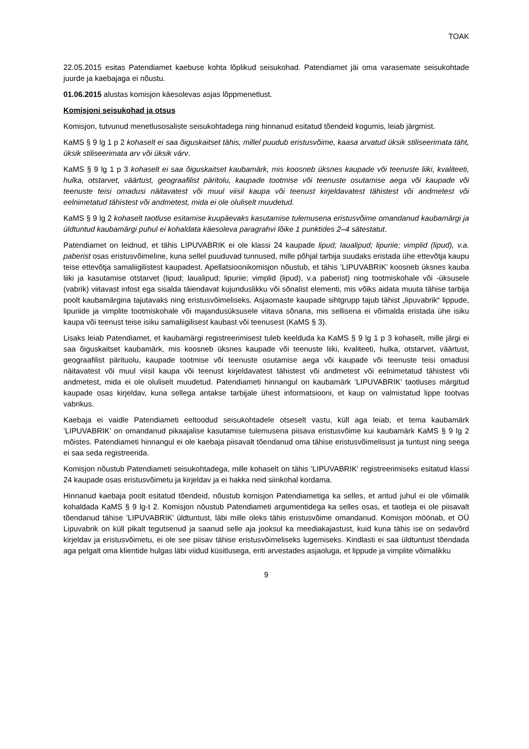TOAK
22.05.2015 esitas Patendiamet kaebuse kohta lõplikud seisukohad. Patendiamet jäi oma varasemate seisukohtade juurde ja kaebajaga ei nõustu.
01.06.2015 alustas komisjon käesolevas asjas lõppmenetlust.
Komisjoni seisukohad ja otsus
Komisjon, tutvunud menetlusosaliste seisukohtadega ning hinnanud esitatud tõendeid kogumis, leiab järgmist.
KaMS § 9 lg 1 p 2 kohaselt ei saa õiguskaitset tähis, millel puudub eristusvõime, kaasa arvatud üksik stiliseerimata täht, üksik stiliseerimata arv või üksik värv.
KaMS § 9 lg 1 p 3 kohaselt ei saa õiguskaitset kaubamärk, mis koosneb üksnes kaupade või teenuste liiki, kvaliteeti, hulka, otstarvet, väärtust, geograafilist päritolu, kaupade tootmise või teenuste osutamise aega või kaupade või teenuste teisi omadusi näitavatest või muul viisil kaupa või teenust kirjeldavatest tähistest või andmetest või eelnimetatud tähistest või andmetest, mida ei ole oluliselt muudetud.
KaMS § 9 lg 2 kohaselt taotluse esitamise kuupäevaks kasutamise tulemusena eristusvõime omandanud kaubamärgi ja üldtuntud kaubamärgi puhul ei kohaldata käesoleva paragrahvi lõike 1 punktides 2–4 sätestatut.
Patendiamet on leidnud, et tähis LIPUVABRIK ei ole klassi 24 kaupade lipud; laualipud; lipuriie; vimplid (lipud), v.a. paberist osas eristusvõimeline, kuna sellel puuduvad tunnused, mille põhjal tarbija suudaks eristada ühe ettevõtja kaupu teise ettevõtja samaliigilistest kaupadest. Apellatsioonikomisjon nõustub, et tähis ’LIPUVABRIK’ koosneb üksnes kauba liiki ja kasutamise otstarvet (lipud; laualipud; lipuriie; vimplid (lipud), v.a paberist) ning tootmiskohale või -üksusele (vabrik) viitavast infost ega sisalda täiendavat kujunduslikku või sõnalist elementi, mis võiks aidata muuta tähise tarbija poolt kaubamärgina tajutavaks ning eristusvõimeliseks. Asjaomaste kaupade sihtgrupp tajub tähist „lipuvabrik“ lippude, lipuriide ja vimplite tootmiskohale või majandusüksusele viitava sõnana, mis sellisena ei võimalda eristada ühe isiku kaupa või teenust teise isiku samaliigilisest kaubast või teenusest (KaMS § 3).
Lisaks leiab Patendiamet, et kaubamärgi registreerimisest tuleb keelduda ka KaMS § 9 lg 1 p 3 kohaselt, mille järgi ei saa õiguskaitset kaubamärk, mis koosneb üksnes kaupade või teenuste liiki, kvaliteeti, hulka, otstarvet, väärtust, geograafilist pärituolu, kaupade tootmise või teenuste osutamise aega või kaupade või teenuste teisi omadusi näitavatest või muul viisil kaupa või teenust kirjeldavatest tähistest või andmetest või eelnimetatud tähistest või andmetest, mida ei ole oluliselt muudetud. Patendiameti hinnangul on kaubamärk ’LIPUVABRIK’ taotluses märgitud kaupade osas kirjeldav, kuna sellega antakse tarbijale ühest informatsiooni, et kaup on valmistatud lippe tootvas vabrikus.
Kaebaja ei vaidle Patendiameti eeltoodud seisukohtadele otseselt vastu, küll aga leiab, et tema kaubamärk ’LIPUVABRIK’ on omandanud pikaajalise kasutamise tulemusena piisava eristusvõime kui kaubamärk KaMS § 9 lg 2 mõistes. Patendiameti hinnangul ei ole kaebaja piisavalt tõendanud oma tähise eristusvõimelisust ja tuntust ning seega ei saa seda registreerida.
Komisjon nõustub Patendiameti seisukohtadega, mille kohaselt on tähis ’LIPUVABRIK’ registreerimiseks esitatud klassi 24 kaupade osas eristusvõimetu ja kirjeldav ja ei hakka neid siinkohal kordama.
Hinnanud kaebaja poolt esitatud tõendeid, nõustub komisjon Patendiametiga ka selles, et antud juhul ei ole võimalik kohaldada KaMS § 9 lg-t 2. Komisjon nõustub Patendiameti argumentidega ka selles osas, et taotleja ei ole piisavalt tõendanud tähise ’LIPUVABRIK’ üldtuntust, läbi mille oleks tähis eristusvõime omandanud. Komisjon möönab, et OÜ Lipuvabrik on küll pikalt tegutsenud ja saanud selle aja jooksul ka meediakajastust, kuid kuna tähis ise on sedavõrd kirjeldav ja eristusvõimetu, ei ole see piisav tähise eristusvõimeliseks lugemiseks. Kindlasti ei saa üldtuntust tõendada aga pelgalt oma klientide hulgas läbi viidud küsitlusega, eriti arvestades asjaoluga, et lippude ja vimplite võimalikku
9